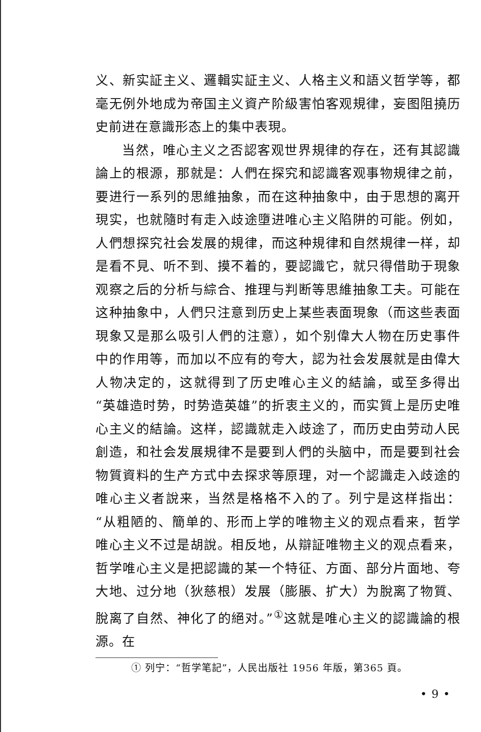义、新实証主义、邏輯实証主义、人格主义和語义哲学等，都毫无例外地成为帝国主义資产阶級害怕客观規律，妄图阻撓历史前进在意識形态上的集中表現。
当然，唯心主义之否認客观世界規律的存在，还有其認識論上的根源，那就是：人們在探究和認識客观事物規律之前，要进行一系列的思維抽象，而在这种抽象中，由于思想的离开現实，也就隨时有走入歧途墮进唯心主义陷阱的可能。例如，人們想探究社会发展的規律，而这种規律和自然規律一样，却是看不見、听不到、摸不着的，要認識它，就只得借助于現象观察之后的分析与綜合、推理与判断等思維抽象工夫。可能在这种抽象中，人們只注意到历史上某些表面現象（而这些表面現象又是那么吸引人們的注意），如个别偉大人物在历史事件中的作用等，而加以不应有的夸大，認为社会发展就是由偉大人物决定的，这就得到了历史唯心主义的結論，或至多得出“英雄造时势，时势造英雄”的折衷主义的，而实質上是历史唯心主义的結論。这样，認識就走入歧途了，而历史由劳动人民創造，和社会发展規律不是要到人們的头脑中，而是要到社会物質資料的生产方式中去探求等原理，对一个認識走入歧途的唯心主义者說来，当然是格格不入的了。列宁是这样指出：“从粗陋的、簡单的、形而上学的唯物主义的观点看来，哲学唯心主义不过是胡說。相反地，从辯証唯物主义的观点看来，哲学唯心主义是把認識的某一个特征、方面、部分片面地、夸大地、过分地（狄慈根）发展（膨脹、扩大）为脫离了物質、脫离了自然、神化了的絕对。”<sup>①</sup>这就是唯心主义的認識論的根源。在
① 列宁：“哲学笔記”，人民出版社 1956 年版，第365 頁。
• 9 •